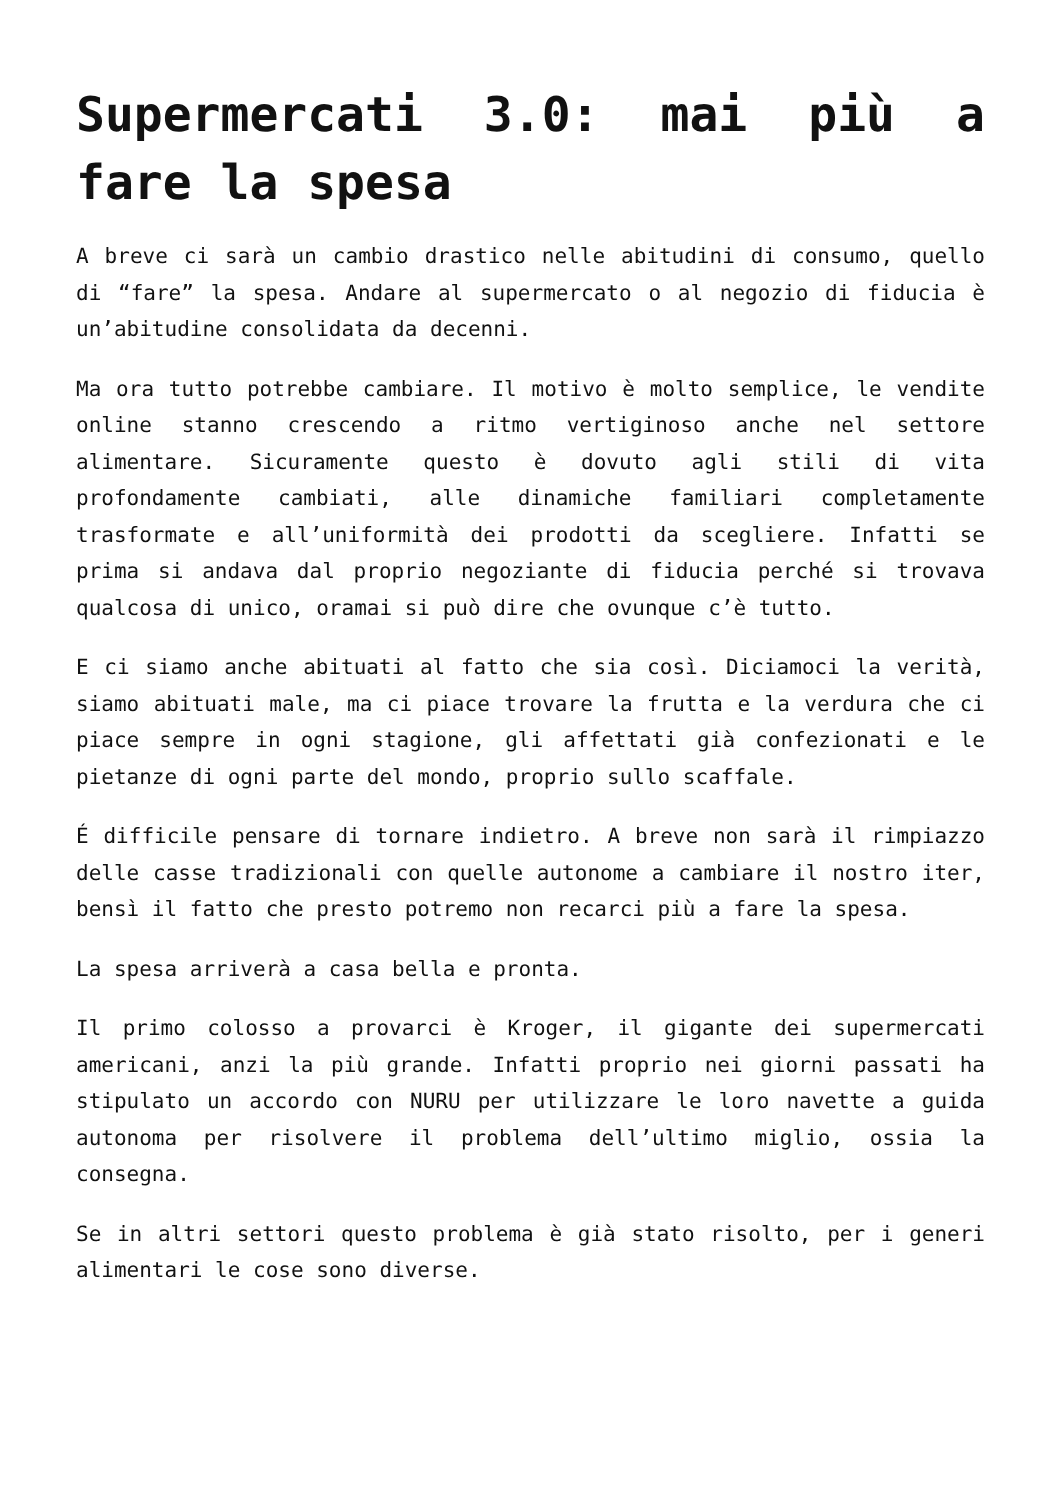Supermercati 3.0: mai più a fare la spesa
A breve ci sarà un cambio drastico nelle abitudini di consumo, quello di “fare” la spesa. Andare al supermercato o al negozio di fiducia è un’abitudine consolidata da decenni.
Ma ora tutto potrebbe cambiare. Il motivo è molto semplice, le vendite online stanno crescendo a ritmo vertiginoso anche nel settore alimentare. Sicuramente questo è dovuto agli stili di vita profondamente cambiati, alle dinamiche familiari completamente trasformate e all’uniformità dei prodotti da scegliere. Infatti se prima si andava dal proprio negoziante di fiducia perché si trovava qualcosa di unico, oramai si può dire che ovunque c’è tutto.
E ci siamo anche abituati al fatto che sia così. Diciamoci la verità, siamo abituati male, ma ci piace trovare la frutta e la verdura che ci piace sempre in ogni stagione, gli affettati già confezionati e le pietanze di ogni parte del mondo, proprio sullo scaffale.
É difficile pensare di tornare indietro. A breve non sarà il rimpiazzo delle casse tradizionali con quelle autonome a cambiare il nostro iter, bensì il fatto che presto potremo non recarci più a fare la spesa.
La spesa arriverà a casa bella e pronta.
Il primo colosso a provarci è Kroger, il gigante dei supermercati americani, anzi la più grande. Infatti proprio nei giorni passati ha stipulato un accordo con NURU per utilizzare le loro navette a guida autonoma per risolvere il problema dell’ultimo miglio, ossia la consegna.
Se in altri settori questo problema è già stato risolto, per i generi alimentari le cose sono diverse.